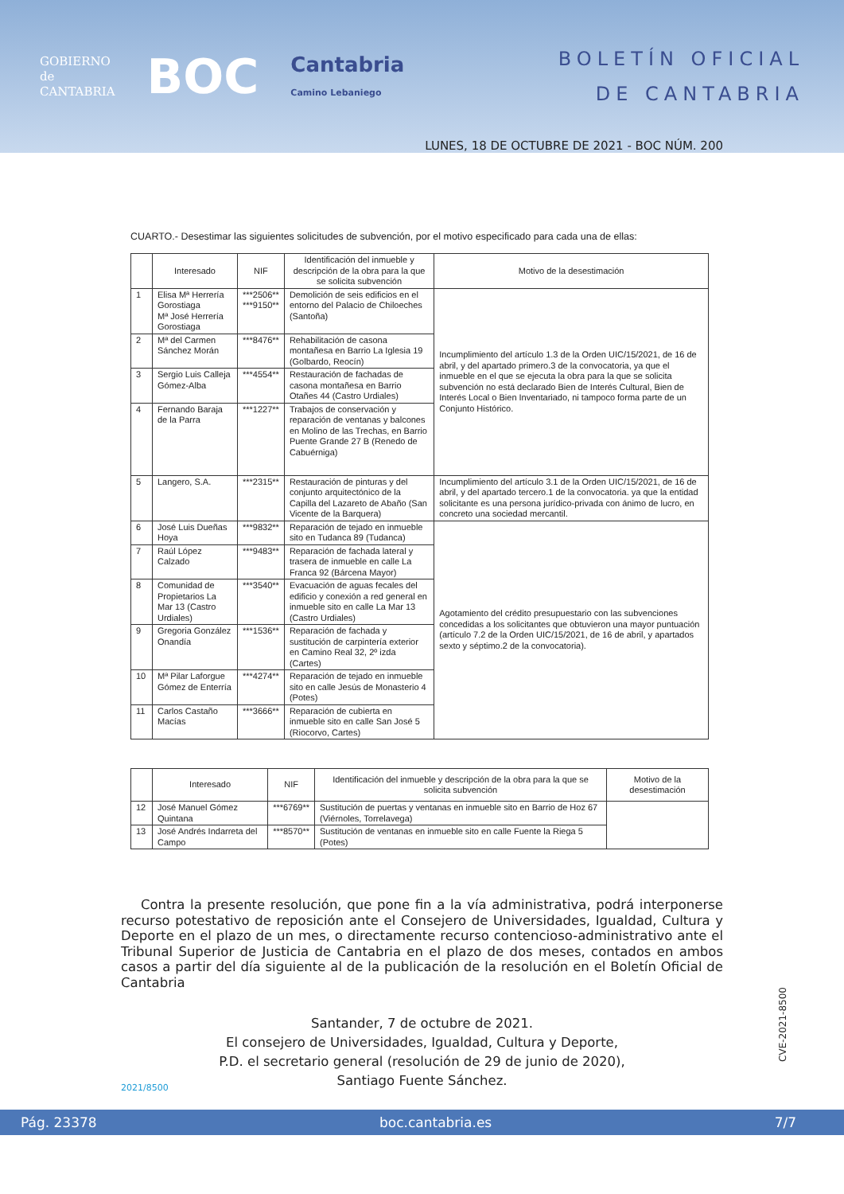GOBIERNO
de
CANTABRIA
BOC
Cantabria
Camino Lebaniego
BOLETÍN OFICIAL
DE CANTABRIA
LUNES, 18 DE OCTUBRE DE 2021 - BOC NÚM. 200
CUARTO.- Desestimar las siguientes solicitudes de subvención, por el motivo especificado para cada una de ellas:
| | Interesado | NIF | Identificación del inmueble y descripción de la obra para la que se solicita subvención | Motivo de la desestimación |
| --- | --- | --- | --- | --- |
| 1 | Elisa Mª Herrería Gorostiaga Mª José Herrería Gorostiaga | ***2506** ***9150** | Demolición de seis edificios en el entorno del Palacio de Chiloeches (Santoña) | Incumplimiento del artículo 1.3 de la Orden UIC/15/2021, de 16 de abril, y del apartado primero.3 de la convocatoria, ya que el inmueble en el que se ejecuta la obra para la que se solicita subvención no está declarado Bien de Interés Cultural, Bien de Interés Local o Bien Inventariado, ni tampoco forma parte de un Conjunto Histórico. |
| 2 | Mª del Carmen Sánchez Morán | ***8476** | Rehabilitación de casona montañesa en Barrio La Iglesia 19 (Golbardo, Reocín) | |
| 3 | Sergio Luis Calleja Gómez-Alba | ***4554** | Restauración de fachadas de casona montañesa en Barrio Otañes 44 (Castro Urdiales) | |
| 4 | Fernando Baraja de la Parra | ***1227** | Trabajos de conservación y reparación de ventanas y balcones en Molino de las Trechas, en Barrio Puente Grande 27 B (Renedo de Cabuérniga) | |
| 5 | Langero, S.A. | ***2315** | Restauración de pinturas y del conjunto arquitectónico de la Capilla del Lazareto de Abaño (San Vicente de la Barquera) | Incumplimiento del artículo 3.1 de la Orden UIC/15/2021, de 16 de abril, y del apartado tercero.1 de la convocatoria. ya que la entidad solicitante es una persona jurídico-privada con ánimo de lucro, en concreto una sociedad mercantil. |
| 6 | José Luis Dueñas Hoya | ***9832** | Reparación de tejado en inmueble sito en Tudanca 89 (Tudanca) | Agotamiento del crédito presupuestario con las subvenciones concedidas a los solicitantes que obtuvieron una mayor puntuación (artículo 7.2 de la Orden UIC/15/2021, de 16 de abril, y apartados sexto y séptimo.2 de la convocatoria). |
| 7 | Raúl López Calzado | ***9483** | Reparación de fachada lateral y trasera de inmueble en calle La Franca 92 (Bárcena Mayor) | |
| 8 | Comunidad de Propietarios La Mar 13 (Castro Urdiales) | ***3540** | Evacuación de aguas fecales del edificio y conexión a red general en inmueble sito en calle La Mar 13 (Castro Urdiales) | |
| 9 | Gregoria González Onandía | ***1536** | Reparación de fachada y sustitución de carpintería exterior en Camino Real 32, 2º izda (Cartes) | |
| 10 | Mª Pilar Laforgue Gómez de Enterría | ***4274** | Reparación de tejado en inmueble sito en calle Jesús de Monasterio 4 (Potes) | |
| 11 | Carlos Castaño Macías | ***3666** | Reparación de cubierta en inmueble sito en calle San José 5 (Riocorvo, Cartes) | |
| | Interesado | NIF | Identificación del inmueble y descripción de la obra para la que se solicita subvención | Motivo de la desestimación |
| --- | --- | --- | --- | --- |
| 12 | José Manuel Gómez Quintana | ***6769** | Sustitución de puertas y ventanas en inmueble sito en Barrio de Hoz 67 (Viérnoles, Torrelavega) | |
| 13 | José Andrés Indarreta del Campo | ***8570** | Sustitución de ventanas en inmueble sito en calle Fuente la Riega 5 (Potes) | |
Contra la presente resolución, que pone fin a la vía administrativa, podrá interponerse recurso potestativo de reposición ante el Consejero de Universidades, Igualdad, Cultura y Deporte en el plazo de un mes, o directamente recurso contencioso-administrativo ante el Tribunal Superior de Justicia de Cantabria en el plazo de dos meses, contados en ambos casos a partir del día siguiente al de la publicación de la resolución en el Boletín Oficial de Cantabria
Santander, 7 de octubre de 2021.
El consejero de Universidades, Igualdad, Cultura y Deporte,
P.D. el secretario general (resolución de 29 de junio de 2020),
Santiago Fuente Sánchez.
2021/8500
CVE-2021-8500
Pág. 23378 boc.cantabria.es 7/7